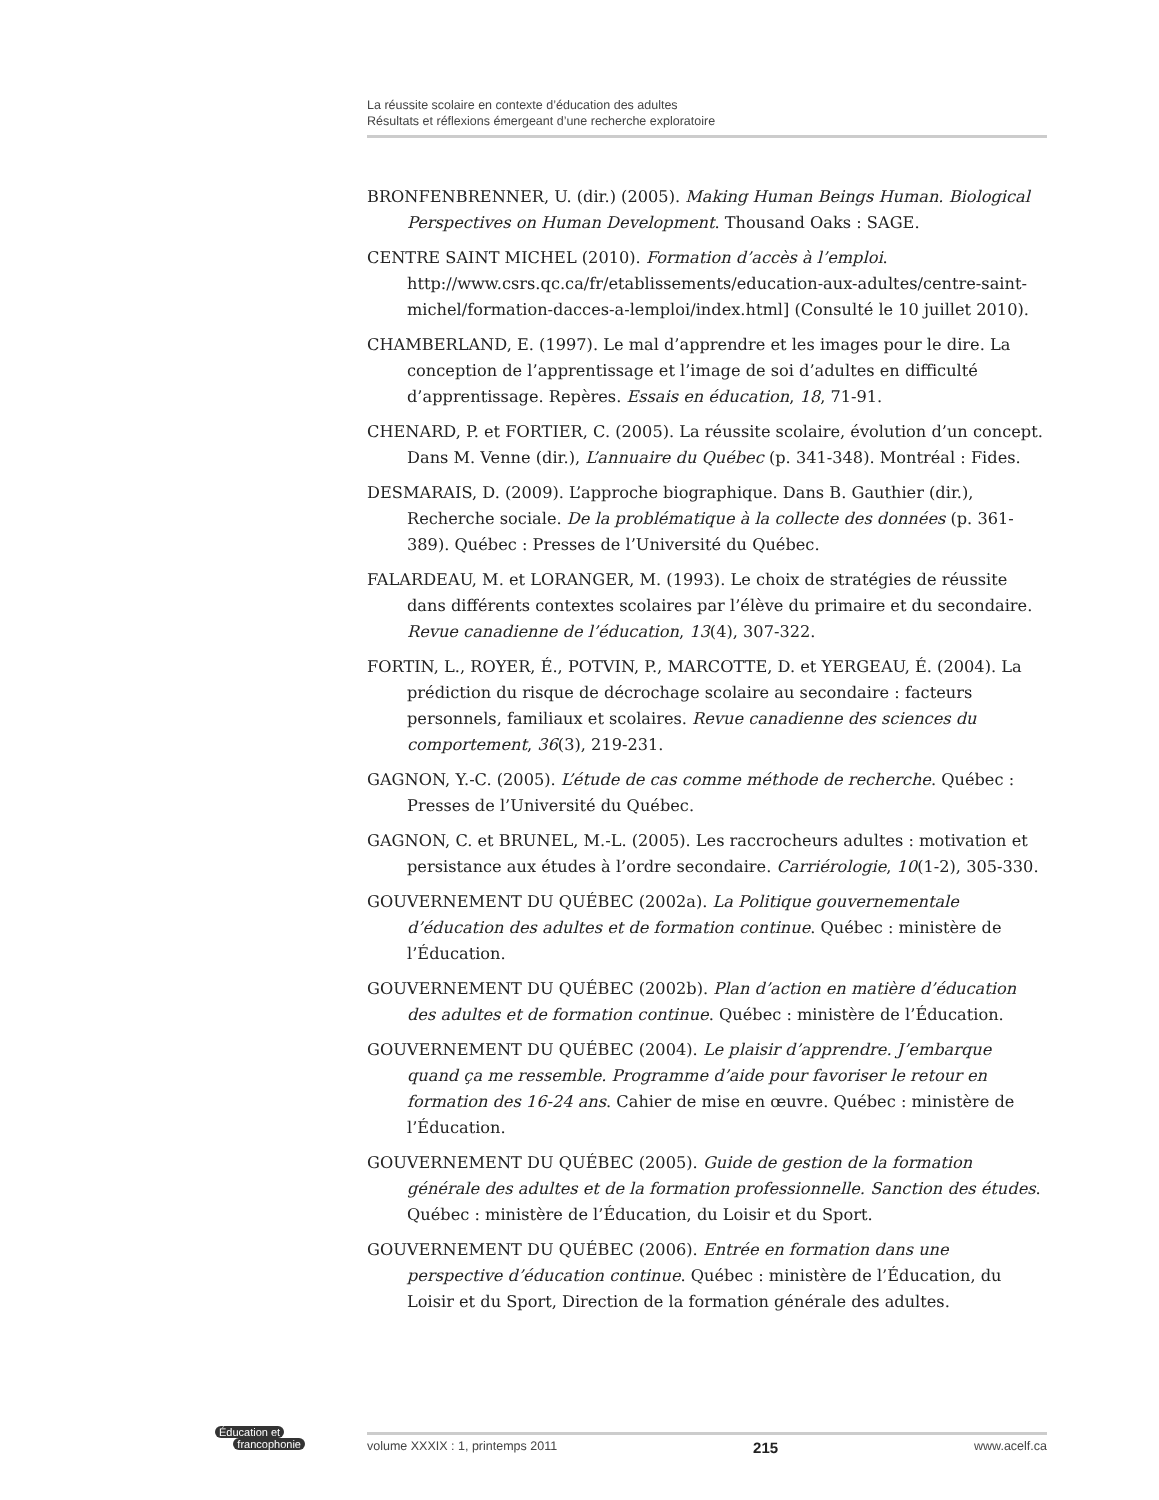La réussite scolaire en contexte d’éducation des adultes
Résultats et réflexions émergeant d’une recherche exploratoire
BRONFENBRENNER, U. (dir.) (2005). Making Human Beings Human. Biological Perspectives on Human Development. Thousand Oaks : SAGE.
CENTRE SAINT MICHEL (2010). Formation d’accès à l’emploi. http://www.csrs.qc.ca/fr/etablissements/education-aux-adultes/centre-saint-michel/formation-dacces-a-lemploi/index.html] (Consulté le 10 juillet 2010).
CHAMBERLAND, E. (1997). Le mal d’apprendre et les images pour le dire. La conception de l’apprentissage et l’image de soi d’adultes en difficulté d’apprentissage. Repères. Essais en éducation, 18, 71-91.
CHENARD, P. et FORTIER, C. (2005). La réussite scolaire, évolution d’un concept. Dans M. Venne (dir.), L’annuaire du Québec (p. 341-348). Montréal : Fides.
DESMARAIS, D. (2009). L’approche biographique. Dans B. Gauthier (dir.), Recherche sociale. De la problématique à la collecte des données (p. 361-389). Québec : Presses de l’Université du Québec.
FALARDEAU, M. et LORANGER, M. (1993). Le choix de stratégies de réussite dans différents contextes scolaires par l’élève du primaire et du secondaire. Revue canadienne de l’éducation, 13(4), 307-322.
FORTIN, L., ROYER, É., POTVIN, P., MARCOTTE, D. et YERGEAU, É. (2004). La prédiction du risque de décrochage scolaire au secondaire : facteurs personnels, familiaux et scolaires. Revue canadienne des sciences du comportement, 36(3), 219-231.
GAGNON, Y.-C. (2005). L’étude de cas comme méthode de recherche. Québec : Presses de l’Université du Québec.
GAGNON, C. et BRUNEL, M.-L. (2005). Les raccrocheurs adultes : motivation et persistance aux études à l’ordre secondaire. Carriérologie, 10(1-2), 305-330.
GOUVERNEMENT DU QUÉBEC (2002a). La Politique gouvernementale d’éducation des adultes et de formation continue. Québec : ministère de l’Éducation.
GOUVERNEMENT DU QUÉBEC (2002b). Plan d’action en matière d’éducation des adultes et de formation continue. Québec : ministère de l’Éducation.
GOUVERNEMENT DU QUÉBEC (2004). Le plaisir d’apprendre. J’embarque quand ça me ressemble. Programme d’aide pour favoriser le retour en formation des 16-24 ans. Cahier de mise en œuvre. Québec : ministère de l’Éducation.
GOUVERNEMENT DU QUÉBEC (2005). Guide de gestion de la formation générale des adultes et de la formation professionnelle. Sanction des études. Québec : ministère de l’Éducation, du Loisir et du Sport.
GOUVERNEMENT DU QUÉBEC (2006). Entrée en formation dans une perspective d’éducation continue. Québec : ministère de l’Éducation, du Loisir et du Sport, Direction de la formation générale des adultes.
Éducation et
francophonie
volume XXXIX : 1, printemps 2011 215 www.acelf.ca